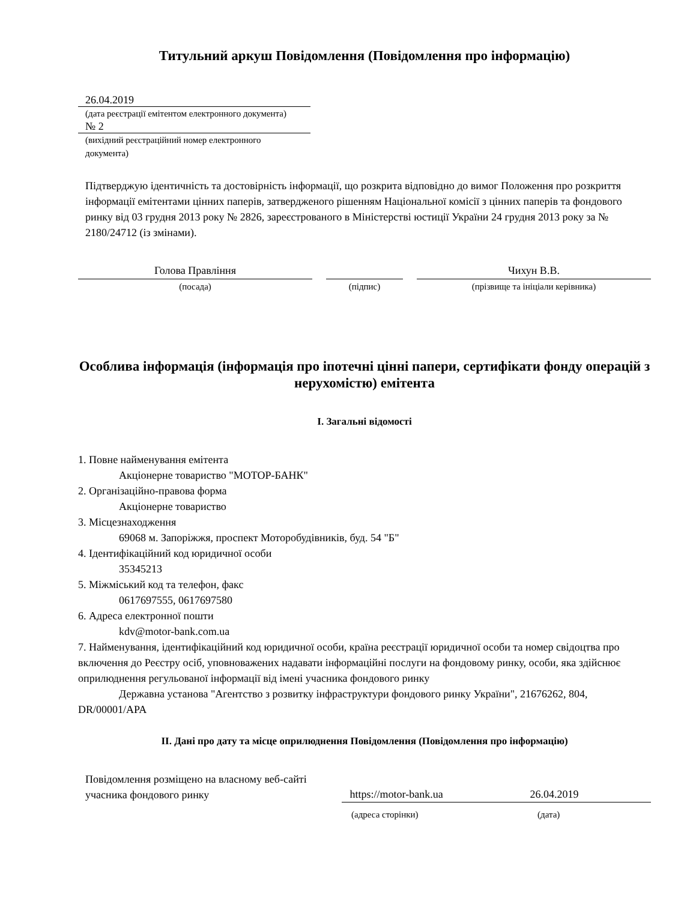Титульний аркуш Повідомлення (Повідомлення про інформацію)
26.04.2019
(дата реєстрації емітентом електронного документа)
№ 2
(вихідний реєстраційний номер електронного документа)
Підтверджую ідентичність та достовірність інформації, що розкрита відповідно до вимог Положення про розкриття інформації емітентами цінних паперів, затвердженого рішенням Національної комісії з цінних паперів та фондового ринку від 03 грудня 2013 року № 2826, зареєстрованого в Міністерстві юстиції України 24 грудня 2013 року за № 2180/24712 (із змінами).
Голова Правління
(посада)
(підпис)
Чихун В.В.
(прізвище та ініціали керівника)
Особлива інформація (інформація про іпотечні цінні папери, сертифікати фонду операцій з нерухомістю) емітента
I. Загальні відомості
1. Повне найменування емітента
Акціонерне товариство "МОТОР-БАНК"
2. Організаційно-правова форма
Акціонерне товариство
3. Місцезнаходження
69068 м. Запоріжжя, проспект Моторобудівників, буд. 54 "Б"
4. Ідентифікаційний код юридичної особи
35345213
5. Міжміський код та телефон, факс
0617697555, 0617697580
6. Адреса електронної пошти
kdv@motor-bank.com.ua
7. Найменування, ідентифікаційний код юридичної особи, країна реєстрації юридичної особи та номер свідоцтва про включення до Реєстру осіб, уповноважених надавати інформаційні послуги на фондовому ринку, особи, яка здійснює оприлюднення регульованої інформації від імені учасника фондового ринку
Державна установа "Агентство з розвитку інфраструктури фондового ринку України", 21676262, 804, DR/00001/APA
II. Дані про дату та місце оприлюднення Повідомлення (Повідомлення про інформацію)
Повідомлення розміщено на власному веб-сайті учасника фондового ринку
https://motor-bank.ua 26.04.2019
(адреса сторінки) (дата)